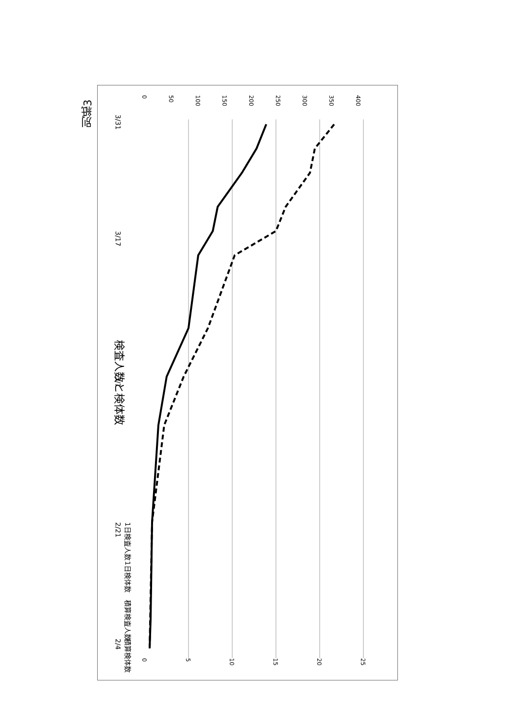別紙3
検査人数と検体数
0
5
10
15
20
25
0
50
100
150
200
250
300
350
400
1日検査人数
1日検体数
積算検査人数
積算検体数
3/31
3/17
3/1
2/21
2/4